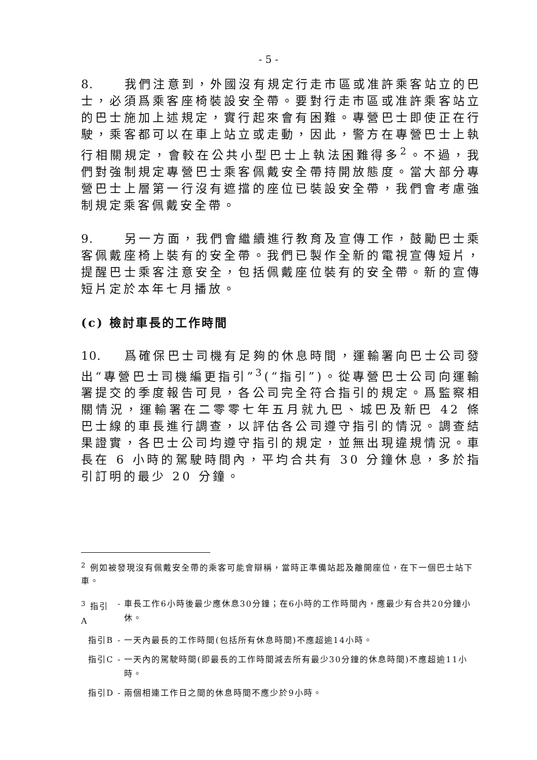- 5 -
8. 我們注意到，外國沒有規定行走市區或准許乘客站立的巴士，必須爲乘客座椅裝設安全帶。要對行走市區或准許乘客站立的巴士施加上述規定，實行起來會有困難。專營巴士即使正在行駛，乘客都可以在車上站立或走動，因此，警方在專營巴士上執行相關規定，會較在公共小型巴士上執法困難得多<sup>2</sup>。不過，我們對強制規定專營巴士乘客佩戴安全帶持開放態度。當大部分專營巴士上層第一行沒有遮擋的座位已裝設安全帶，我們會考慮強制規定乘客佩戴安全帶。
9. 另一方面，我們會繼續進行教育及宣傳工作，鼓勵巴士乘客佩戴座椅上裝有的安全帶。我們已製作全新的電視宣傳短片，提醒巴士乘客注意安全，包括佩戴座位裝有的安全帶。新的宣傳短片定於本年七月播放。
(c) 檢討車長的工作時間
10. 爲確保巴士司機有足夠的休息時間，運輸署向巴士公司發出“專營巴士司機編更指引”<sup>3</sup>(“指引”)。從專營巴士公司向運輸署提交的季度報告可見，各公司完全符合指引的規定。爲監察相關情況，運輸署在二零零七年五月就九巴、城巴及新巴 42 條巴士線的車長進行調查，以評估各公司遵守指引的情況。調查結果證實，各巴士公司均遵守指引的規定，並無出現違規情況。車長在 6 小時的駕駛時間內，平均合共有 30 分鐘休息，多於指引訂明的最少 20 分鐘。
<sup>2</sup> 例如被發現沒有佩戴安全帶的乘客可能會辯稱，當時正準備站起及離開座位，在下一個巴士站下車。
| <sup>3</sup> 指引A | - | 車長工作6小時後最少應休息30分鐘；在6小時的工作時間內，應最少有合共20分鐘小休。 |
| 指引B | - | 一天內最長的工作時間(包括所有休息時間)不應超逾14小時。 |
| 指引C | - | 一天內的駕駛時間(即最長的工作時間減去所有最少30分鐘的休息時間)不應超逾11小時。 |
| 指引D | - | 兩個相連工作日之間的休息時間不應少於9小時。 |